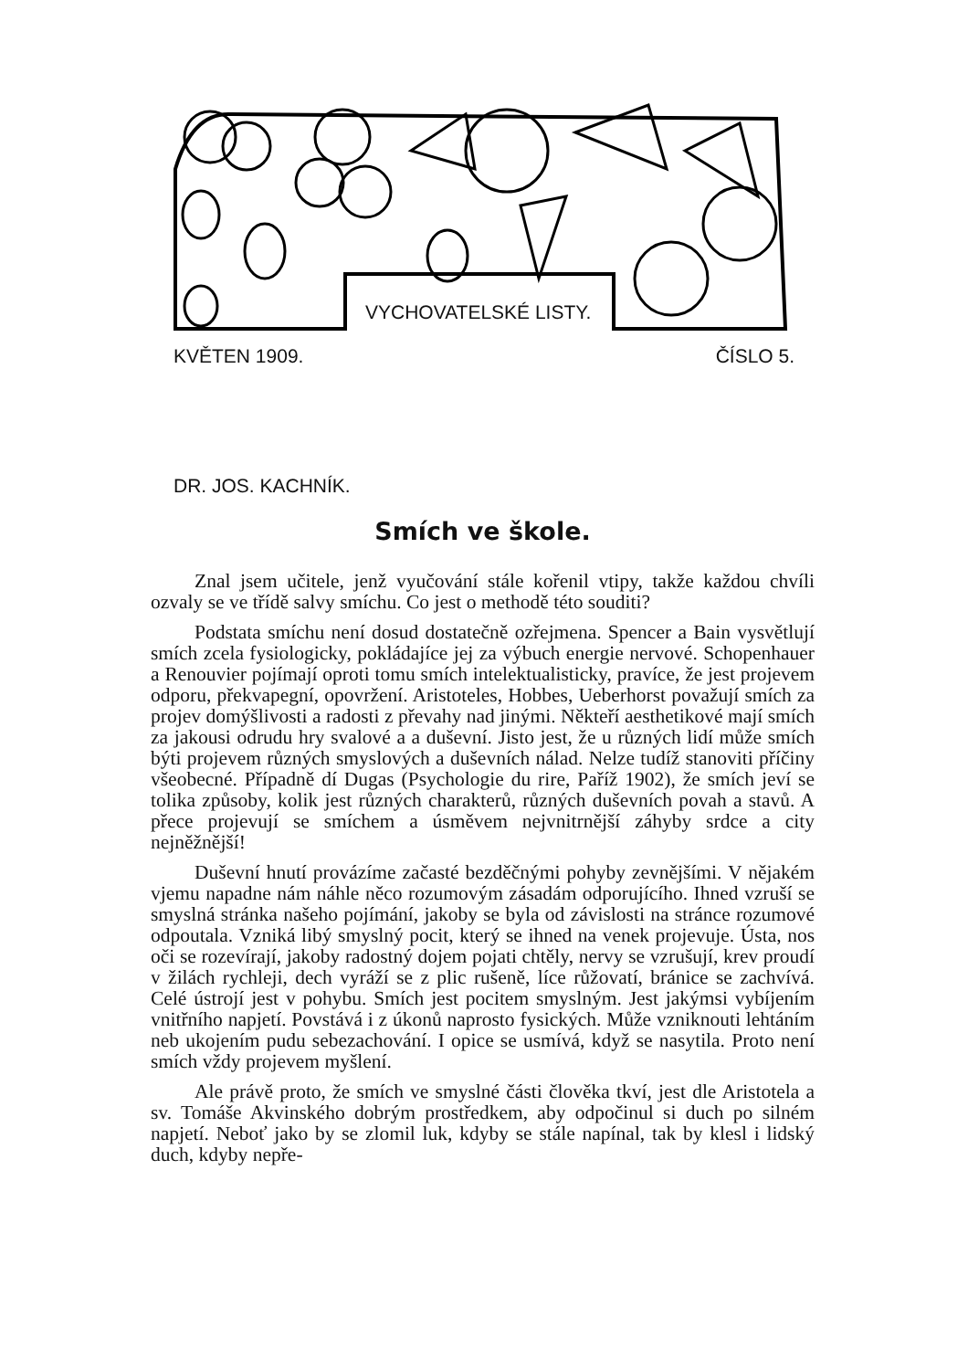VYCHOVATELSKÉ LISTY.
KVĚTEN 1909. ČÍSLO 5.
DR. JOS. KACHNÍK.
Smích ve škole.
Znal jsem učitele, jenž vyučování stále kořenil vtipy, takže každou chvíli ozvaly se ve třídě salvy smíchu. Co jest o methodě této souditi?
Podstata smíchu není dosud dostatečně ozřejmena. Spencer a Bain vysvětlují smích zcela fysiologicky, pokládajíce jej za výbuch energie nervové. Schopenhauer a Renouvier pojímají oproti tomu smích intelektualisticky, pravíce, že jest projevem odporu, překvapegní, opovržení. Aristoteles, Hobbes, Ueberhorst považují smích za projev domýšlivosti a radosti z převahy nad jinými. Někteří aesthetikové mají smích za jakousi odrudu hry svalové a a duševní. Jisto jest, že u různých lidí může smích býti projevem různých smyslových a duševních nálad. Nelze tudíž stanoviti příčiny všeobecné. Případně dí Dugas (Psychologie du rire, Paříž 1902), že smích jeví se tolika způsoby, kolik jest různých charakterů, různých duševních povah a stavů. A přece projevují se smíchem a úsměvem nejvnitrnější záhyby srdce a city nejněžnější!
Duševní hnutí provázíme začasté bezděčnými pohyby zevnějšími. V nějakém vjemu napadne nám náhle něco rozumovým zásadám odporujícího. Ihned vzruší se smyslná stránka našeho pojímání, jakoby se byla od závislosti na stránce rozumové odpoutala. Vzniká libý smyslný pocit, který se ihned na venek projevuje. Ústa, nos oči se rozevírají, jakoby radostný dojem pojati chtěly, nervy se vzrušují, krev proudí v žilách rychleji, dech vyráží se z plic rušeně, líce růžovatí, bránice se zachvívá. Celé ústrojí jest v pohybu. Smích jest pocitem smyslným. Jest jakýmsi vybíjením vnitřního napjetí. Povstává i z úkonů naprosto fysických. Může vzniknouti lehtáním neb ukojením pudu sebezachování. I opice se usmívá, když se nasytila. Proto není smích vždy projevem myšlení.
Ale právě proto, že smích ve smyslné části člověka tkví, jest dle Aristotela a sv. Tomáše Akvinského dobrým prostředkem, aby odpočinul si duch po silném napjetí. Neboť jako by se zlomil luk, kdyby se stále napínal, tak by klesl i lidský duch, kdyby nepře-